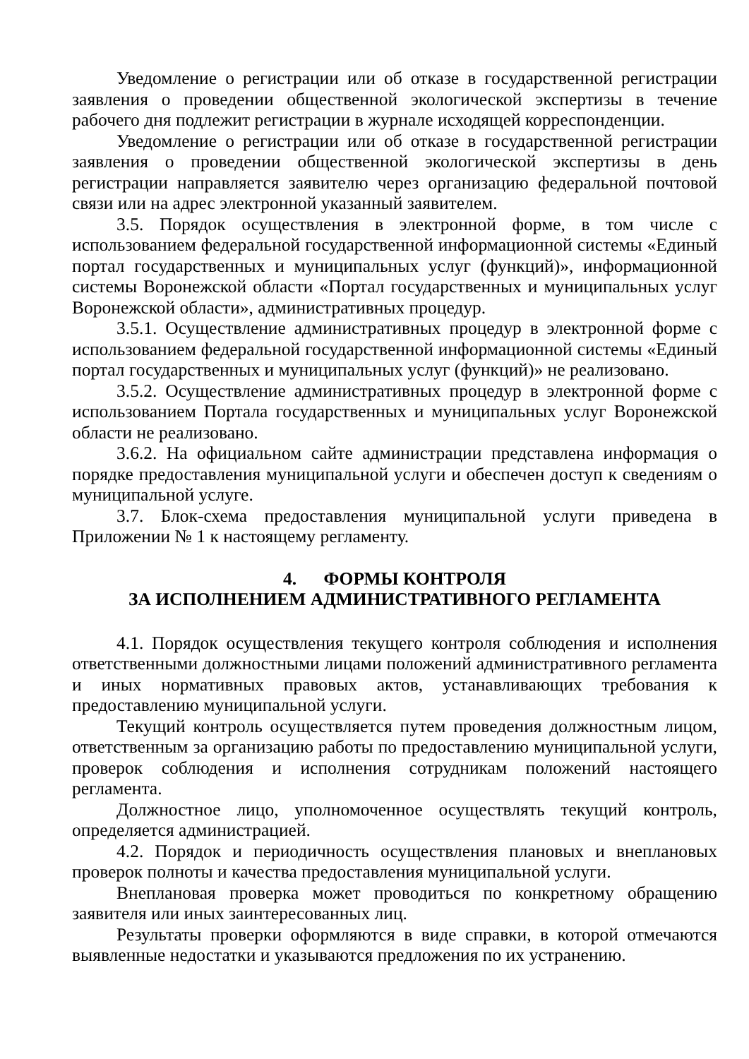Уведомление о регистрации или об отказе в государственной регистрации заявления о проведении общественной экологической экспертизы в течение рабочего дня подлежит регистрации в журнале исходящей корреспонденции.
Уведомление о регистрации или об отказе в государственной регистрации заявления о проведении общественной экологической экспертизы в день регистрации направляется заявителю через организацию федеральной почтовой связи или на адрес электронной указанный заявителем.
3.5. Порядок осуществления в электронной форме, в том числе с использованием федеральной государственной информационной системы «Единый портал государственных и муниципальных услуг (функций)», информационной системы Воронежской области «Портал государственных и муниципальных услуг Воронежской области», административных процедур.
3.5.1. Осуществление административных процедур в электронной форме с использованием федеральной государственной информационной системы «Единый портал государственных и муниципальных услуг (функций)» не реализовано.
3.5.2. Осуществление административных процедур в электронной форме с использованием Портала государственных и муниципальных услуг Воронежской области не реализовано.
3.6.2. На официальном сайте администрации представлена информация о порядке предоставления муниципальной услуги и обеспечен доступ к сведениям о муниципальной услуге.
3.7. Блок-схема предоставления муниципальной услуги приведена в Приложении № 1 к настоящему регламенту.
4. ФОРМЫ КОНТРОЛЯ
ЗА ИСПОЛНЕНИЕМ АДМИНИСТРАТИВНОГО РЕГЛАМЕНТА
4.1. Порядок осуществления текущего контроля соблюдения и исполнения ответственными должностными лицами положений административного регламента и иных нормативных правовых актов, устанавливающих требования к предоставлению муниципальной услуги.
Текущий контроль осуществляется путем проведения должностным лицом, ответственным за организацию работы по предоставлению муниципальной услуги, проверок соблюдения и исполнения сотрудникам положений настоящего регламента.
Должностное лицо, уполномоченное осуществлять текущий контроль, определяется администрацией.
4.2. Порядок и периодичность осуществления плановых и внеплановых проверок полноты и качества предоставления муниципальной услуги.
Внеплановая проверка может проводиться по конкретному обращению заявителя или иных заинтересованных лиц.
Результаты проверки оформляются в виде справки, в которой отмечаются выявленные недостатки и указываются предложения по их устранению.